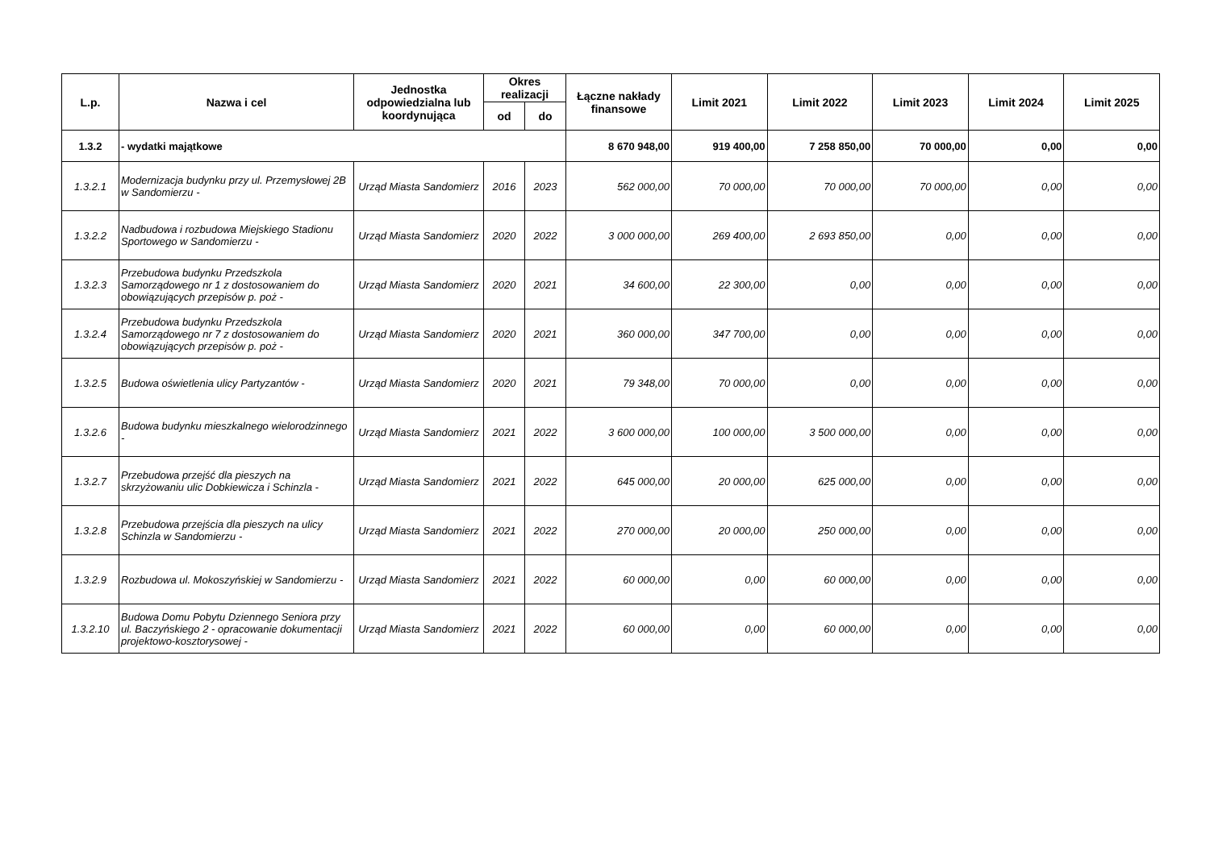| L.p. | Nazwa i cel | Jednostka odpowiedzialna lub koordynująca | Okres realizacji | | Łączne nakłady finansowe | Limit 2021 | Limit 2022 | Limit 2023 | Limit 2024 | Limit 2025 |
| --- | --- | --- | --- | --- | --- | --- | --- | --- | --- | --- |
| | | | od | do | | | | | | |
| 1.3.2 | - wydatki majątkowe | | | | 8 670 948,00 | 919 400,00 | 7 258 850,00 | 70 000,00 | 0,00 | 0,00 |
| 1.3.2.1 | Modernizacja budynku przy ul. Przemysłowej 2B w Sandomierzu - | Urząd Miasta Sandomierz | 2016 | 2023 | 562 000,00 | 70 000,00 | 70 000,00 | 70 000,00 | 0,00 | 0,00 |
| 1.3.2.2 | Nadbudowa i rozbudowa Miejskiego Stadionu Sportowego w Sandomierzu - | Urząd Miasta Sandomierz | 2020 | 2022 | 3 000 000,00 | 269 400,00 | 2 693 850,00 | 0,00 | 0,00 | 0,00 |
| 1.3.2.3 | Przebudowa budynku Przedszkola Samorządowego nr 1 z dostosowaniem do obowiązujących przepisów p. poż - | Urząd Miasta Sandomierz | 2020 | 2021 | 34 600,00 | 22 300,00 | 0,00 | 0,00 | 0,00 | 0,00 |
| 1.3.2.4 | Przebudowa budynku Przedszkola Samorządowego nr 7 z dostosowaniem do obowiązujących przepisów p. poż - | Urząd Miasta Sandomierz | 2020 | 2021 | 360 000,00 | 347 700,00 | 0,00 | 0,00 | 0,00 | 0,00 |
| 1.3.2.5 | Budowa oświetlenia ulicy Partyzantów - | Urząd Miasta Sandomierz | 2020 | 2021 | 79 348,00 | 70 000,00 | 0,00 | 0,00 | 0,00 | 0,00 |
| 1.3.2.6 | Budowa budynku mieszkalnego wielorodzinnego - | Urząd Miasta Sandomierz | 2021 | 2022 | 3 600 000,00 | 100 000,00 | 3 500 000,00 | 0,00 | 0,00 | 0,00 |
| 1.3.2.7 | Przebudowa przejść dla pieszych na skrzyżowaniu ulic Dobkiewicza i Schinzla - | Urząd Miasta Sandomierz | 2021 | 2022 | 645 000,00 | 20 000,00 | 625 000,00 | 0,00 | 0,00 | 0,00 |
| 1.3.2.8 | Przebudowa przejścia dla pieszych na ulicy Schinzla w Sandomierzu - | Urząd Miasta Sandomierz | 2021 | 2022 | 270 000,00 | 20 000,00 | 250 000,00 | 0,00 | 0,00 | 0,00 |
| 1.3.2.9 | Rozbudowa ul. Mokoszyńskiej w Sandomierzu - | Urząd Miasta Sandomierz | 2021 | 2022 | 60 000,00 | 0,00 | 60 000,00 | 0,00 | 0,00 | 0,00 |
| 1.3.2.10 | Budowa Domu Pobytu Dziennego Seniora przy ul. Baczyńskiego 2 - opracowanie dokumentacji projektowo-kosztorysowej - | Urząd Miasta Sandomierz | 2021 | 2022 | 60 000,00 | 0,00 | 60 000,00 | 0,00 | 0,00 | 0,00 |